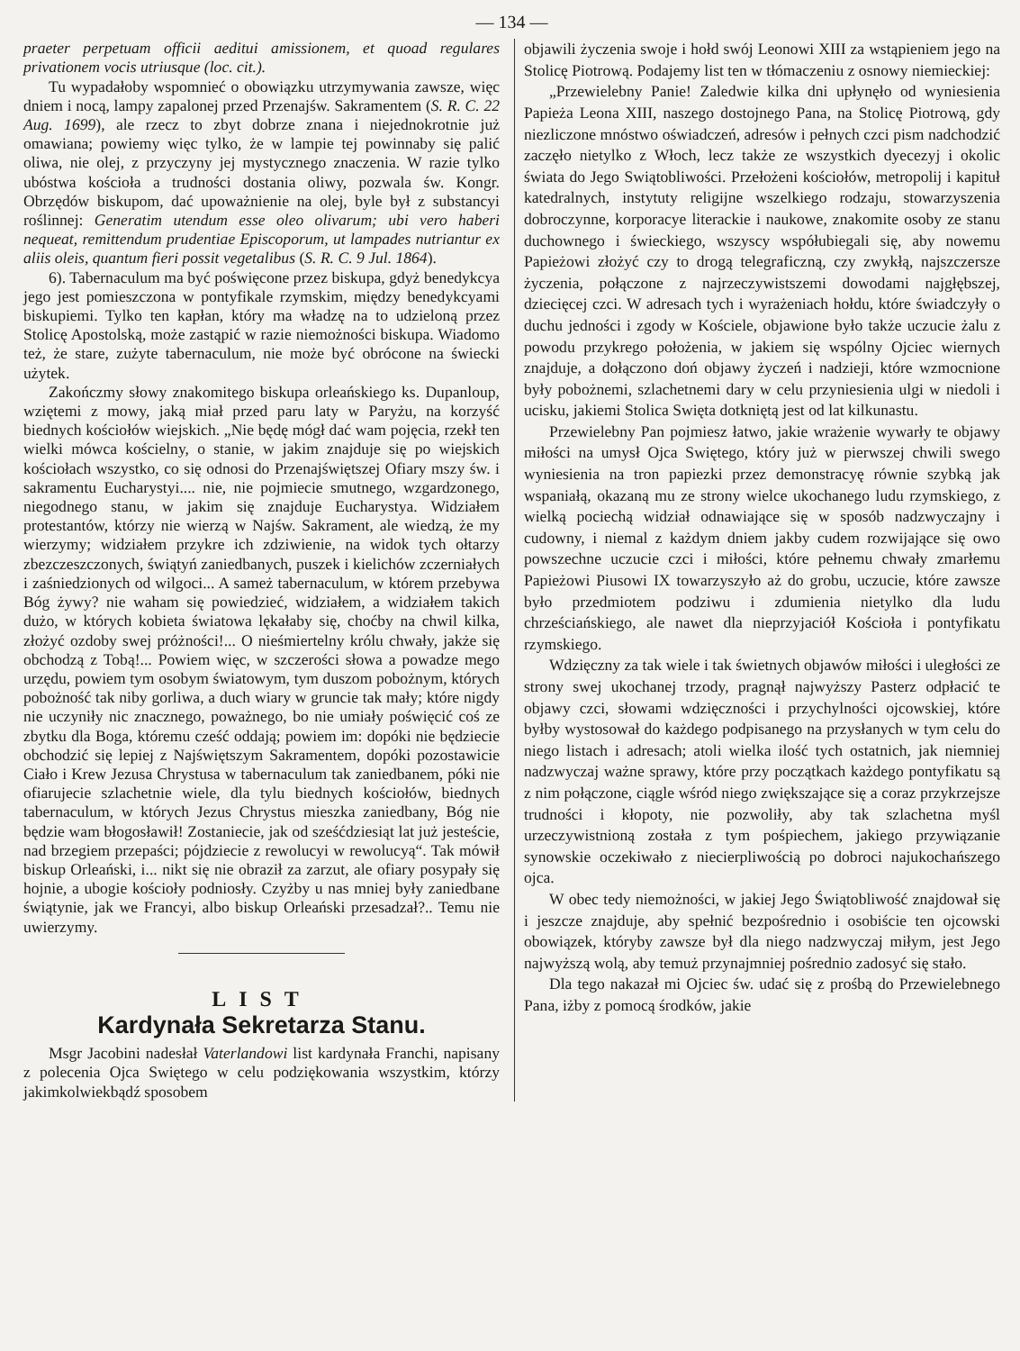— 134 —
praeter perpetuam officii aeditui amissionem, et quoad regulares privationem vocis utriusque (loc. cit.).
Tu wypadałoby wspomnieć o obowiązku utrzymywania zawsze, więc dniem i nocą, lampy zapalonej przed Przenajśw. Sakramentem (S. R. C. 22 Aug. 1699), ale rzecz to zbyt dobrze znana i niejednokrotnie już omawiana; powiemy więc tylko, że w lampie tej powinnaby się palić oliwa, nie olej, z przyczyny jej mystycznego znaczenia. W razie tylko ubóstwa kościoła a trudności dostania oliwy, pozwala św. Kongr. Obrzędów biskupom, dać upoważnienie na olej, byle był z substancyi roślinnej: Generatim utendum esse oleo olivarum; ubi vero haberi nequeat, remittendum prudentiae Episcoporum, ut lampades nutriantur ex aliis oleis, quantum fieri possit vegetalibus (S. R. C. 9 Jul. 1864).
6). Tabernaculum ma być poświęcone przez biskupa, gdyż benedykcya jego jest pomieszczona w pontyfikale rzymskim, między benedykcyami biskupiemi. Tylko ten kapłan, który ma władzę na to udzieloną przez Stolicę Apostolską, może zastąpić w razie niemożności biskupa. Wiadomo też, że stare, zużyte tabernaculum, nie może być obrócone na świecki użytek.
Zakończmy słowy znakomitego biskupa orleańskiego ks. Dupanloup, wziętemi z mowy, jaką miał przed paru laty w Paryżu, na korzyść biednych kościołów wiejskich. „Nie będę mógł dać wam pojęcia, rzekł ten wielki mówca kościelny, o stanie, w jakim znajduje się po wiejskich kościołach wszystko, co się odnosi do Przenajświętszej Ofiary mszy św. i sakramentu Eucharystyi.... nie, nie pojmiecie smutnego, wzgardzonego, niegodnego stanu, w jakim się znajduje Eucharystya. Widziałem protestantów, którzy nie wierzą w Najśw. Sakrament, ale wiedzą, że my wierzymy; widziałem przykre ich zdziwienie, na widok tych ołtarzy zbezczeszczonych, świątyń zaniedbanych, puszek i kielichów zczerniałych i zaśniedzionych od wilgoci... A sameż tabernaculum, w którem przebywa Bóg żywy? nie waham się powiedzieć, widziałem, a widziałem takich dużo, w których kobieta światowa lękałaby się, choćby na chwil kilka, złożyć ozdoby swej próżności!... O nieśmiertelny królu chwały, jakże się obchodzą z Tobą!... Powiem więc, w szczerości słowa a powadze mego urzędu, powiem tym osobym światowym, tym duszom pobożnym, których pobożność tak niby gorliwa, a duch wiary w gruncie tak mały; które nigdy nie uczyniły nic znacznego, poważnego, bo nie umiały poświęcić coś ze zbytku dla Boga, któremu cześć oddają; powiem im: dopóki nie będziecie obchodzić się lepiej z Najświętszym Sakramentem, dopóki pozostawicie Ciało i Krew Jezusa Chrystusa w tabernaculum tak zaniedbanem, póki nie ofiarujecie szlachetnie wiele, dla tylu biednych kościołów, biednych tabernaculum, w których Jezus Chrystus mieszka zaniedbany, Bóg nie będzie wam błogosławił! Zostaniecie, jak od sześćdziesiąt lat już jesteście, nad brzegiem przepaści; pójdziecie z rewolucyi w rewolucyą“. Tak mówił biskup Orleański, i... nikt się nie obraził za zarzut, ale ofiary posypały się hojnie, a ubogie kościoły podniosły. Czyżby u nas mniej były zaniedbane świątynie, jak we Francyi, albo biskup Orleański przesadzał?.. Temu nie uwierzymy.
LIST
Kardynała Sekretarza Stanu.
Msgr Jacobini nadesłał Vaterlandowi list kardynała Franchi, napisany z polecenia Ojca Swiętego w celu podziękowania wszystkim, którzy jakimkolwiekbądź sposobem
objawili życzenia swoje i hołd swój Leonowi XIII za wstąpieniem jego na Stolicę Piotrową. Podajemy list ten w tłómaczeniu z osnowy niemieckiej:
„Przewielebny Panie! Zaledwie kilka dni upłynęło od wyniesienia Papieża Leona XIII, naszego dostojnego Pana, na Stolicę Piotrową, gdy niezliczone mnóstwo oświadczeń, adresów i pełnych czci pism nadchodzić zaczęło nietylko z Włoch, lecz także ze wszystkich dyecezyj i okolic świata do Jego Swiątobliwości. Przełożeni kościołów, metropolij i kapituł katedralnych, instytuty religijne wszelkiego rodzaju, stowarzyszenia dobroczynne, korporacye literackie i naukowe, znakomite osoby ze stanu duchownego i świeckiego, wszyscy współubiegali się, aby nowemu Papieżowi złożyć czy to drogą telegraficzną, czy zwykłą, najszczersze życzenia, połączone z najrzeczywistszemi dowodami najgłębszej, dziecięcej czci. W adresach tych i wyrażeniach hołdu, które świadczyły o duchu jedności i zgody w Kościele, objawione było także uczucie żalu z powodu przykrego położenia, w jakiem się wspólny Ojciec wiernych znajduje, a dołączono doń objawy życzeń i nadzieji, które wzmocnione były pobożnemi, szlachetnemi dary w celu przyniesienia ulgi w niedoli i ucisku, jakiemi Stolica Swięta dotkniętą jest od lat kilkunastu.
Przewielebny Pan pojmiesz łatwo, jakie wrażenie wywarły te objawy miłości na umysł Ojca Swiętego, który już w pierwszej chwili swego wyniesienia na tron papiezki przez demonstracyę równie szybką jak wspaniałą, okazaną mu ze strony wielce ukochanego ludu rzymskiego, z wielką pociechą widział odnawiające się w sposób nadzwyczajny i cudowny, i niemal z każdym dniem jakby cudem rozwijające się owo powszechne uczucie czci i miłości, które pełnemu chwały zmarłemu Papieżowi Piusowi IX towarzyszyło aż do grobu, uczucie, które zawsze było przedmiotem podziwu i zdumienia nietylko dla ludu chrześciańskiego, ale nawet dla nieprzyjaciół Kościoła i pontyfikatu rzymskiego.
Wdzięczny za tak wiele i tak świetnych objawów miłości i uległości ze strony swej ukochanej trzody, pragnął najwyższy Pasterz odpłacić te objawy czci, słowami wdzięczności i przychylności ojcowskiej, które byłby wystosował do każdego podpisanego na przysłanych w tym celu do niego listach i adresach; atoli wielka ilość tych ostatnich, jak niemniej nadzwyczaj ważne sprawy, które przy początkach każdego pontyfikatu są z nim połączone, ciągle wśród niego zwiększające się a coraz przykrzejsze trudności i kłopoty, nie pozwoliły, aby tak szlachetna myśl urzeczywistnioną została z tym pośpiechem, jakiego przywiązanie synowskie oczekiwało z niecierpliwością po dobroci najukochańszego ojca.
W obec tedy niemożności, w jakiej Jego Świątobliwość znajdował się i jeszcze znajduje, aby spełnić bezpośrednio i osobiście ten ojcowski obowiązek, któryby zawsze był dla niego nadzwyczaj miłym, jest Jego najwyższą wolą, aby temuż przynajmniej pośrednio zadosyć się stało.
Dla tego nakazał mi Ojciec św. udać się z prośbą do Przewielebnego Pana, iżby z pomocą środków, jakie